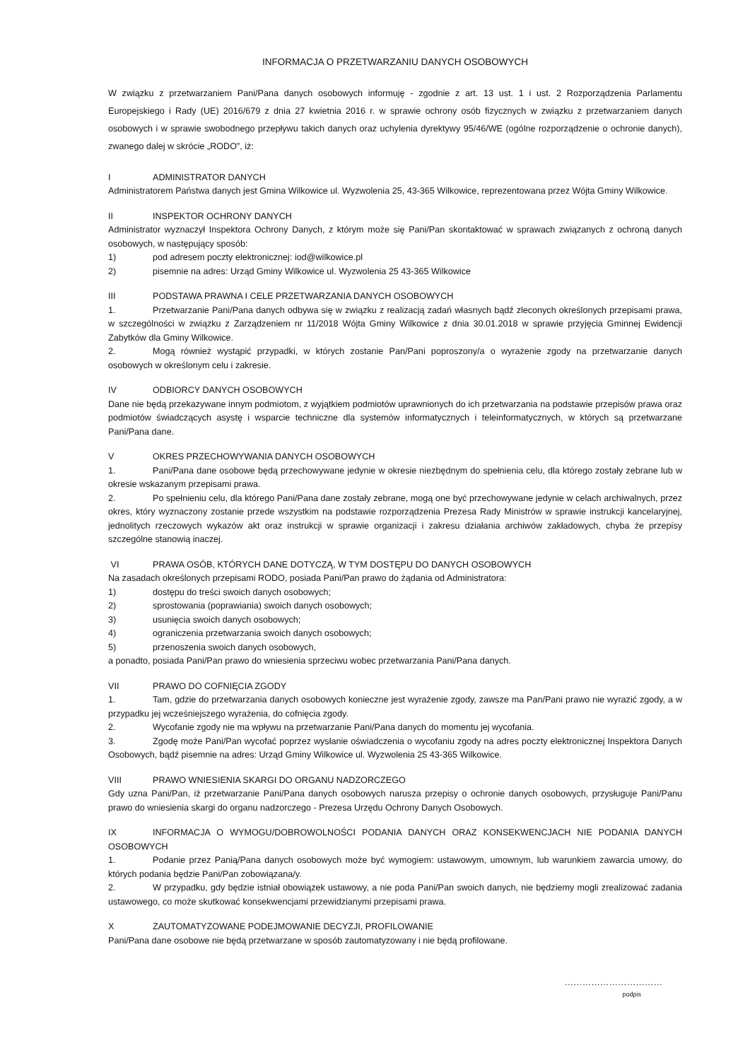INFORMACJA O PRZETWARZANIU DANYCH OSOBOWYCH
W związku z przetwarzaniem Pani/Pana danych osobowych informuję - zgodnie z art. 13 ust. 1 i ust. 2 Rozporządzenia Parlamentu Europejskiego i Rady (UE) 2016/679 z dnia 27 kwietnia 2016 r. w sprawie ochrony osób fizycznych w związku z przetwarzaniem danych osobowych i w sprawie swobodnego przepływu takich danych oraz uchylenia dyrektywy 95/46/WE (ogólne rozporządzenie o ochronie danych), zwanego dalej w skrócie „RODO”, iż:
I ADMINISTRATOR DANYCH
Administratorem Państwa danych jest Gmina Wilkowice ul. Wyzwolenia 25, 43-365 Wilkowice, reprezentowana przez Wójta Gminy Wilkowice.
II INSPEKTOR OCHRONY DANYCH
Administrator wyznaczył Inspektora Ochrony Danych, z którym może się Pani/Pan skontaktować w sprawach związanych z ochroną danych osobowych, w następujący sposób:
1) pod adresem poczty elektronicznej: iod@wilkowice.pl
2) pisemnie na adres: Urząd Gminy Wilkowice ul. Wyzwolenia 25 43-365 Wilkowice
III PODSTAWA PRAWNA I CELE PRZETWARZANIA DANYCH OSOBOWYCH
1. Przetwarzanie Pani/Pana danych odbywa się w związku z realizacją zadań własnych bądź zleconych określonych przepisami prawa, w szczególności w związku z Zarządzeniem nr 11/2018 Wójta Gminy Wilkowice z dnia 30.01.2018 w sprawie przyjęcia Gminnej Ewidencji Zabytków dla Gminy Wilkowice.
2. Mogą również wystąpić przypadki, w których zostanie Pan/Pani poproszony/a o wyrażenie zgody na przetwarzanie danych osobowych w określonym celu i zakresie.
IV ODBIORCY DANYCH OSOBOWYCH
Dane nie będą przekazywane innym podmiotom, z wyjątkiem podmiotów uprawnionych do ich przetwarzania na podstawie przepisów prawa oraz podmiotów świadczących asystę i wsparcie techniczne dla systemów informatycznych i teleinformatycznych, w których są przetwarzane Pani/Pana dane.
V OKRES PRZECHOWYWANIA DANYCH OSOBOWYCH
1. Pani/Pana dane osobowe będą przechowywane jedynie w okresie niezbędnym do spełnienia celu, dla którego zostały zebrane lub w okresie wskazanym przepisami prawa.
2. Po spełnieniu celu, dla którego Pani/Pana dane zostały zebrane, mogą one być przechowywane jedynie w celach archiwalnych, przez okres, który wyznaczony zostanie przede wszystkim na podstawie rozporządzenia Prezesa Rady Ministrów w sprawie instrukcji kancelaryjnej, jednolitych rzeczowych wykazów akt oraz instrukcji w sprawie organizacji i zakresu działania archiwów zakładowych, chyba że przepisy szczególne stanowią inaczej.
VI PRAWA OSÓB, KTÓRYCH DANE DOTYCZĄ, W TYM DOSTĘPU DO DANYCH OSOBOWYCH
Na zasadach określonych przepisami RODO, posiada Pani/Pan prawo do żądania od Administratora:
1) dostępu do treści swoich danych osobowych;
2) sprostowania (poprawiania) swoich danych osobowych;
3) usunięcia swoich danych osobowych;
4) ograniczenia przetwarzania swoich danych osobowych;
5) przenoszenia swoich danych osobowych,
a ponadto, posiada Pani/Pan prawo do wniesienia sprzeciwu wobec przetwarzania Pani/Pana danych.
VII PRAWO DO COFNIĘCIA ZGODY
1. Tam, gdzie do przetwarzania danych osobowych konieczne jest wyrażenie zgody, zawsze ma Pan/Pani prawo nie wyrazić zgody, a w przypadku jej wcześniejszego wyrażenia, do cofnięcia zgody.
2. Wycofanie zgody nie ma wpływu na przetwarzanie Pani/Pana danych do momentu jej wycofania.
3. Zgodę może Pani/Pan wycofać poprzez wysłanie oświadczenia o wycofaniu zgody na adres poczty elektronicznej Inspektora Danych Osobowych, bądź pisemnie na adres: Urząd Gminy Wilkowice ul. Wyzwolenia 25 43-365 Wilkowice.
VIII PRAWO WNIESIENIA SKARGI DO ORGANU NADZORCZEGO
Gdy uzna Pani/Pan, iż przetwarzanie Pani/Pana danych osobowych narusza przepisy o ochronie danych osobowych, przysługuje Pani/Panu prawo do wniesienia skargi do organu nadzorczego - Prezesa Urzędu Ochrony Danych Osobowych.
IX INFORMACJA O WYMOGU/DOBROWOLNOŚCI PODANIA DANYCH ORAZ KONSEKWENCJACH NIE PODANIA DANYCH OSOBOWYCH
1. Podanie przez Panią/Pana danych osobowych może być wymogiem: ustawowym, umownym, lub warunkiem zawarcia umowy, do których podania będzie Pani/Pan zobowiązana/y.
2. W przypadku, gdy będzie istniał obowiązek ustawowy, a nie poda Pani/Pan swoich danych, nie będziemy mogli zrealizować zadania ustawowego, co może skutkować konsekwencjami przewidzianymi przepisami prawa.
X ZAUTOMATYZOWANE PODEJMOWANIE DECYZJI, PROFILOWANIE
Pani/Pana dane osobowe nie będą przetwarzane w sposób zautomatyzowany i nie będą profilowane.
……………………………
podpis